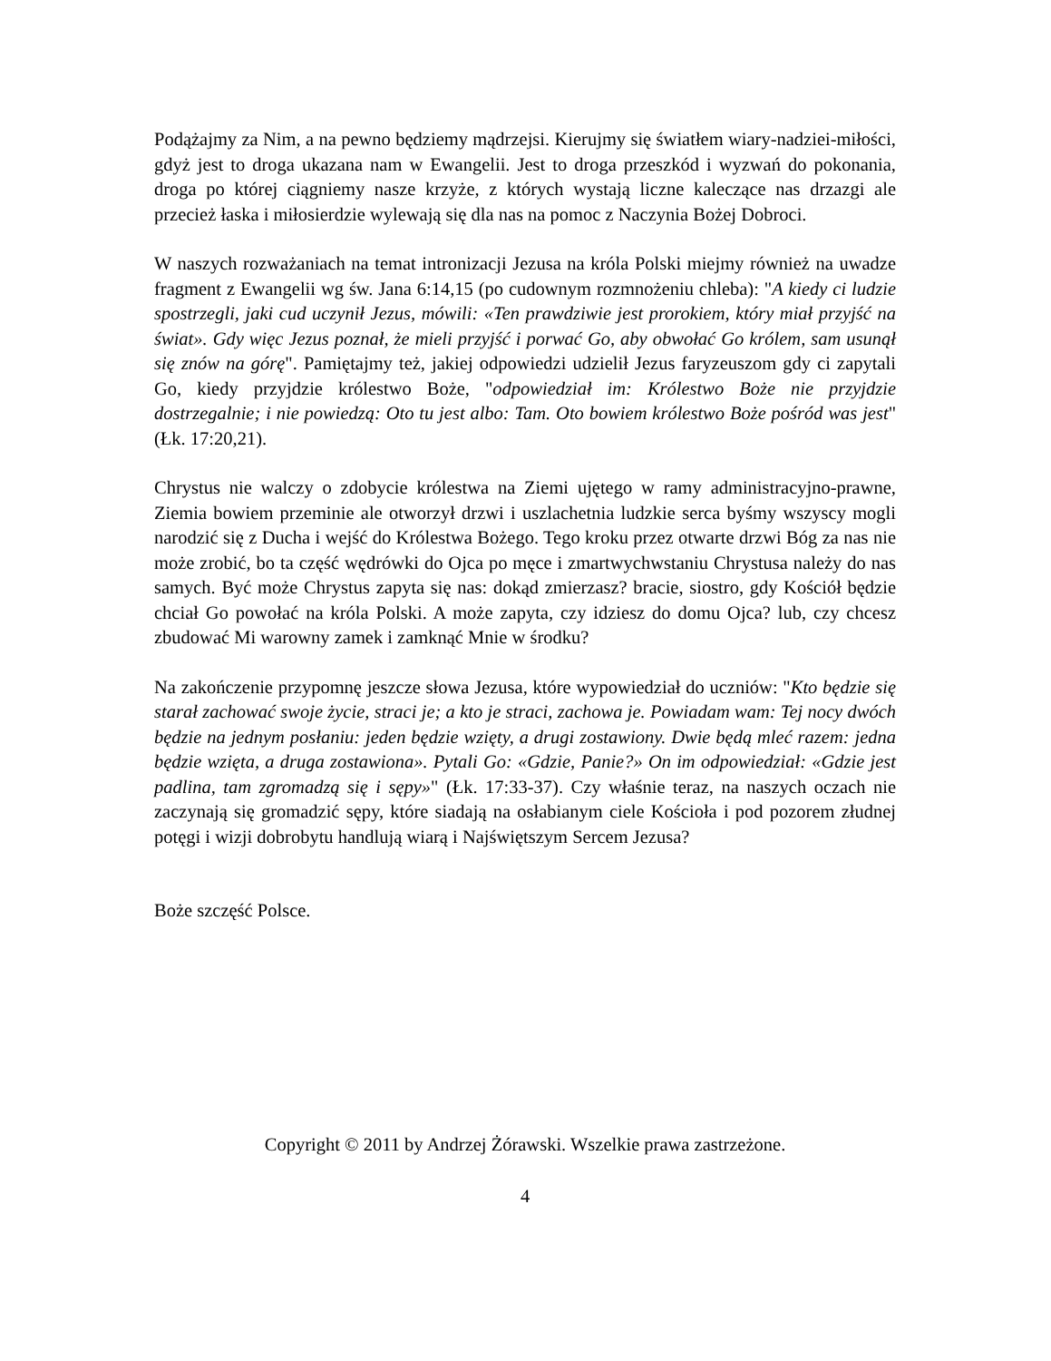Podążajmy za Nim, a na pewno będziemy mądrzejsi. Kierujmy się światłem wiary-nadziei-miłości, gdyż jest to droga ukazana nam w Ewangelii. Jest to droga przeszkód i wyzwań do pokonania, droga po której ciągniemy nasze krzyże, z których wystają liczne kaleczące nas drzazgi ale przecież łaska i miłosierdzie wylewają się dla nas na pomoc z Naczynia Bożej Dobroci.
W naszych rozważaniach na temat intronizacji Jezusa na króla Polski miejmy również na uwadze fragment z Ewangelii wg św. Jana 6:14,15 (po cudownym rozmnożeniu chleba): "A kiedy ci ludzie spostrzegli, jaki cud uczynił Jezus, mówili: «Ten prawdziwie jest prorokiem, który miał przyjść na świat». Gdy więc Jezus poznał, że mieli przyjść i porwać Go, aby obwołać Go królem, sam usunął się znów na górę". Pamiętajmy też, jakiej odpowiedzi udzielił Jezus faryzeuszom gdy ci zapytali Go, kiedy przyjdzie królestwo Boże, "odpowiedział im: Królestwo Boże nie przyjdzie dostrzegalnie; i nie powiedzą: Oto tu jest albo: Tam. Oto bowiem królestwo Boże pośród was jest" (Łk. 17:20,21).
Chrystus nie walczy o zdobycie królestwa na Ziemi ujętego w ramy administracyjno-prawne, Ziemia bowiem przeminie ale otworzył drzwi i uszlachetnia ludzkie serca byśmy wszyscy mogli narodzić się z Ducha i wejść do Królestwa Bożego. Tego kroku przez otwarte drzwi Bóg za nas nie może zrobić, bo ta część wędrówki do Ojca po męce i zmartwychwstaniu Chrystusa należy do nas samych. Być może Chrystus zapyta się nas: dokąd zmierzasz? bracie, siostro, gdy Kościół będzie chciał Go powołać na króla Polski. A może zapyta, czy idziesz do domu Ojca? lub, czy chcesz zbudować Mi warowny zamek i zamknąć Mnie w środku?
Na zakończenie przypomnę jeszcze słowa Jezusa, które wypowiedział do uczniów: "Kto będzie się starał zachować swoje życie, straci je; a kto je straci, zachowa je. Powiadam wam: Tej nocy dwóch będzie na jednym posłaniu: jeden będzie wzięty, a drugi zostawiony. Dwie będą mleć razem: jedna będzie wzięta, a druga zostawiona». Pytali Go: «Gdzie, Panie?» On im odpowiedział: «Gdzie jest padlina, tam zgromadzą się i sępy»" (Łk. 17:33-37). Czy właśnie teraz, na naszych oczach nie zaczynają się gromadzić sępy, które siadają na osłabianym ciele Kościoła i pod pozorem złudnej potęgi i wizji dobrobytu handlują wiarą i Najświętszym Sercem Jezusa?
Boże szczęść Polsce.
Copyright © 2011 by Andrzej Żórawski. Wszelkie prawa zastrzeżone.
4